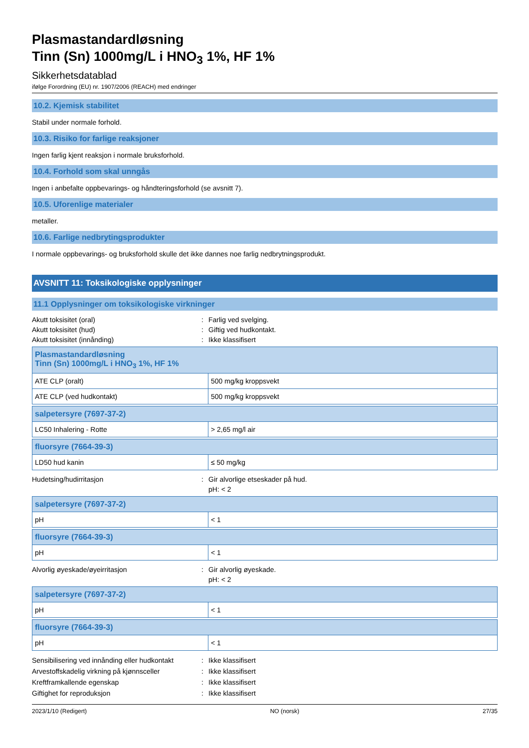Plasmastandardløsning
Tinn (Sn) 1000mg/L i HNO<sub>3</sub> 1%, HF 1%
Sikkerhetsdatablad
ifølge Forordning (EU) nr. 1907/2006 (REACH) med endringer
10.2. Kjemisk stabilitet
Stabil under normale forhold.
10.3. Risiko for farlige reaksjoner
Ingen farlig kjent reaksjon i normale bruksforhold.
10.4. Forhold som skal unngås
Ingen i anbefalte oppbevarings- og håndteringsforhold (se avsnitt 7).
10.5. Uforenlige materialer
metaller.
10.6. Farlige nedbrytingsprodukter
I normale oppbevarings- og bruksforhold skulle det ikke dannes noe farlig nedbrytningsprodukt.
AVSNITT 11: Toksikologiske opplysninger
11.1 Opplysninger om toksikologiske virkninger
Akutt toksisitet (oral): Farlig ved svelging. Akutt toksisitet (hud): Giftig ved hudkontakt. Akutt toksisitet (innånding): Ikke klassifisert
| Plasmastandardløsning Tinn (Sn) 1000mg/L i HNO<sub>3</sub> 1%, HF 1% | |
| --- | --- |
| ATE CLP (oralt) | 500 mg/kg kroppsvekt |
| ATE CLP (ved hudkontakt) | 500 mg/kg kroppsvekt |
| salpetersyre (7697-37-2) | |
| --- | --- |
| LC50 Inhalering - Rotte | > 2,65 mg/l air |
| fluorsyre (7664-39-3) | |
| --- | --- |
| LD50 hud kanin | ≤ 50 mg/kg |
Hudetsing/hudirritasjon: Gir alvorlige etseskader på hud.
pH: < 2
| salpetersyre (7697-37-2) | |
| --- | --- |
| pH | < 1 |
| fluorsyre (7664-39-3) | |
| --- | --- |
| pH | < 1 |
Alvorlig øyeskade/øyeirritasjon: Gir alvorlig øyeskade.
pH: < 2
| salpetersyre (7697-37-2) | |
| --- | --- |
| pH | < 1 |
| fluorsyre (7664-39-3) | |
| --- | --- |
| pH | < 1 |
Sensibilisering ved innånding eller hudkontakt: Ikke klassifisert Arvestoffskadelig virkning på kjønnsceller: Ikke klassifisert Kreftframkallende egenskap: Ikke klassifisert Giftighet for reproduksjon: Ikke klassifisert
2023/1/10 (Redigert) NO (norsk) 27/35